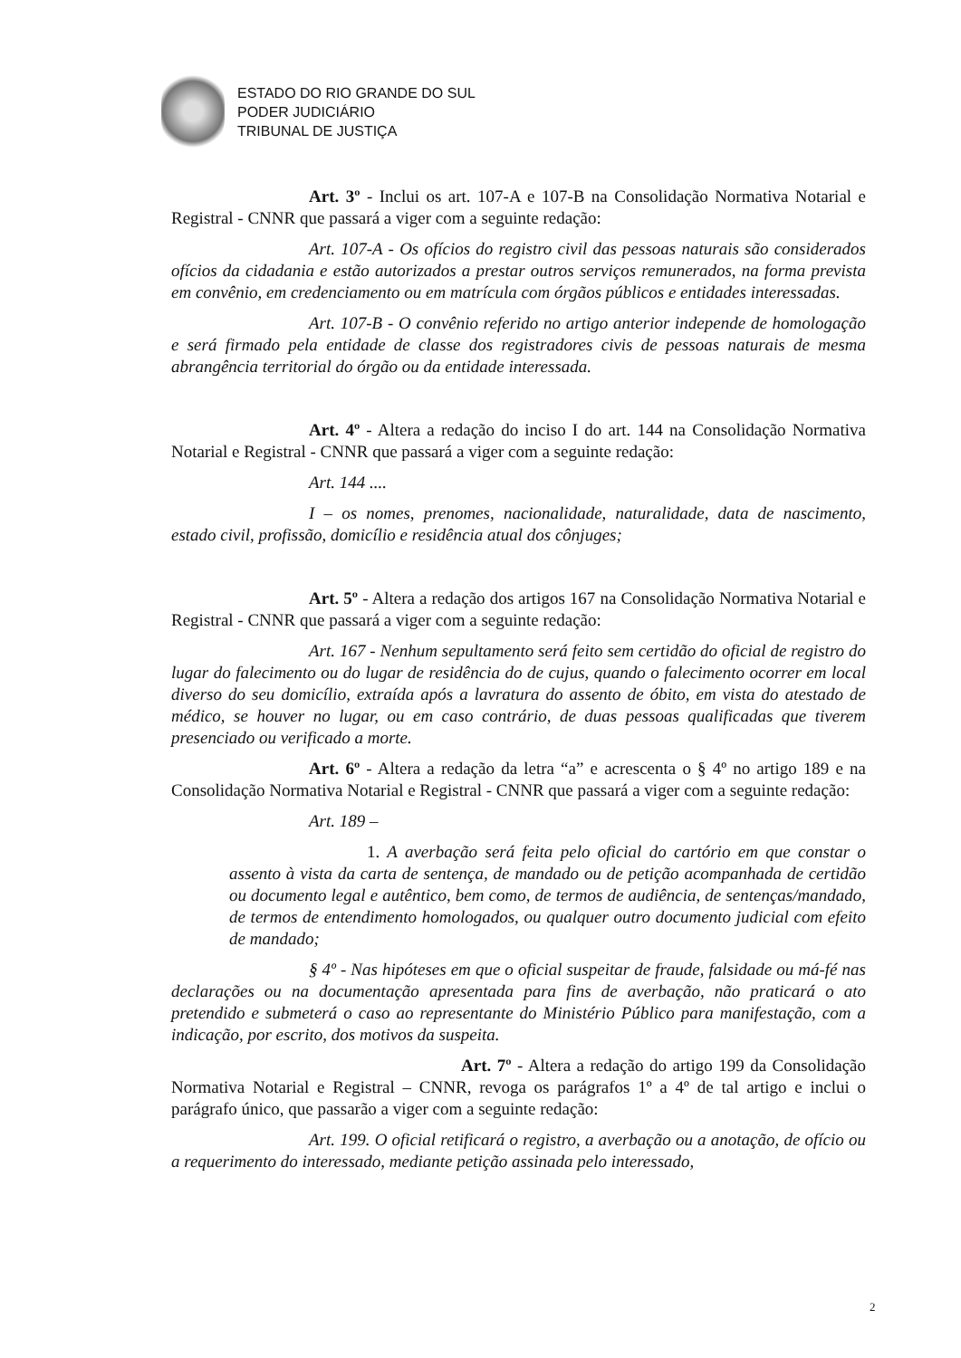ESTADO DO RIO GRANDE DO SUL
PODER JUDICIÁRIO
TRIBUNAL DE JUSTIÇA
Art. 3º - Inclui os art. 107-A e 107-B na Consolidação Normativa Notarial e Registral - CNNR que passará a viger com a seguinte redação:
Art. 107-A - Os ofícios do registro civil das pessoas naturais são considerados ofícios da cidadania e estão autorizados a prestar outros serviços remunerados, na forma prevista em convênio, em credenciamento ou em matrícula com órgãos públicos e entidades interessadas.
Art. 107-B - O convênio referido no artigo anterior independe de homologação e será firmado pela entidade de classe dos registradores civis de pessoas naturais de mesma abrangência territorial do órgão ou da entidade interessada.
Art. 4º - Altera a redação do inciso I do art. 144 na Consolidação Normativa Notarial e Registral - CNNR que passará a viger com a seguinte redação:
Art. 144 ....
I – os nomes, prenomes, nacionalidade, naturalidade, data de nascimento, estado civil, profissão, domicílio e residência atual dos cônjuges;
Art. 5º - Altera a redação dos artigos 167 na Consolidação Normativa Notarial e Registral - CNNR que passará a viger com a seguinte redação:
Art. 167 - Nenhum sepultamento será feito sem certidão do oficial de registro do lugar do falecimento ou do lugar de residência do de cujus, quando o falecimento ocorrer em local diverso do seu domicílio, extraída após a lavratura do assento de óbito, em vista do atestado de médico, se houver no lugar, ou em caso contrário, de duas pessoas qualificadas que tiverem presenciado ou verificado a morte.
Art. 6º - Altera a redação da letra “a” e acrescenta o § 4º no artigo 189 e na Consolidação Normativa Notarial e Registral - CNNR que passará a viger com a seguinte redação:
Art. 189 –
1. A averbação será feita pelo oficial do cartório em que constar o assento à vista da carta de sentença, de mandado ou de petição acompanhada de certidão ou documento legal e autêntico, bem como, de termos de audiência, de sentenças/mandado, de termos de entendimento homologados, ou qualquer outro documento judicial com efeito de mandado;
§ 4º - Nas hipóteses em que o oficial suspeitar de fraude, falsidade ou má-fé nas declarações ou na documentação apresentada para fins de averbação, não praticará o ato pretendido e submeterá o caso ao representante do Ministério Público para manifestação, com a indicação, por escrito, dos motivos da suspeita.
Art. 7º - Altera a redação do artigo 199 da Consolidação Normativa Notarial e Registral – CNNR, revoga os parágrafos 1º a 4º de tal artigo e inclui o parágrafo único, que passarão a viger com a seguinte redação:
Art. 199. O oficial retificará o registro, a averbação ou a anotação, de ofício ou a requerimento do interessado, mediante petição assinada pelo interessado,
2